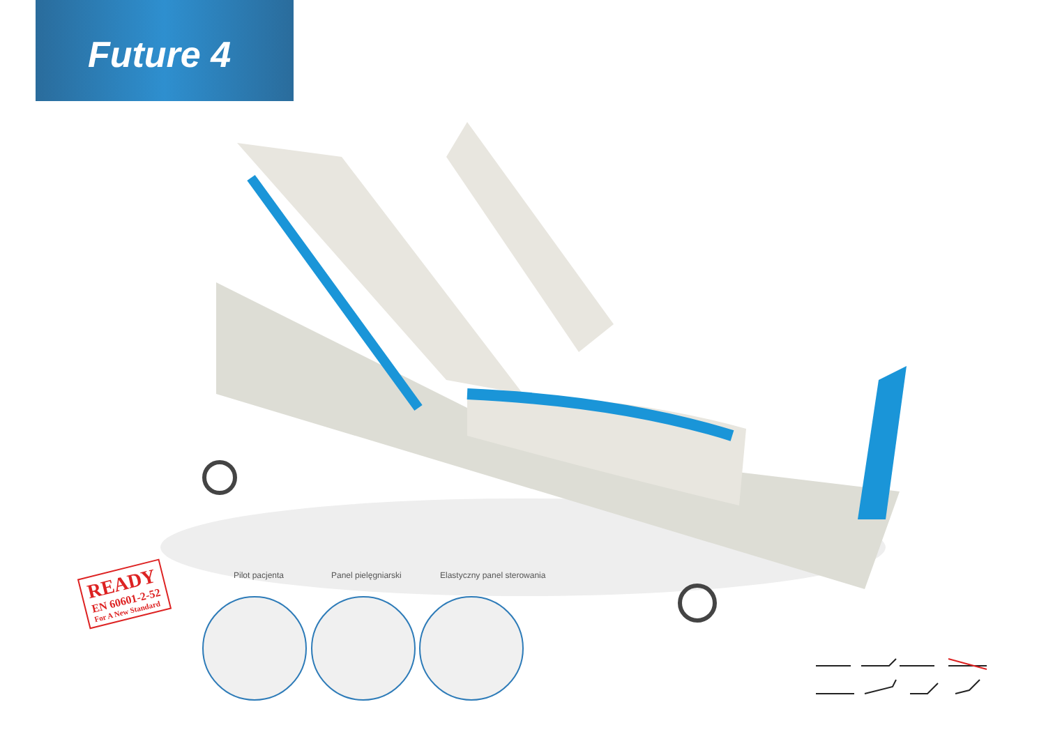Future 4
READY
EN 60601-2-52
For A New Standard
Pilot pacjenta Panel pielęgniarski Elastyczny panel sterowania